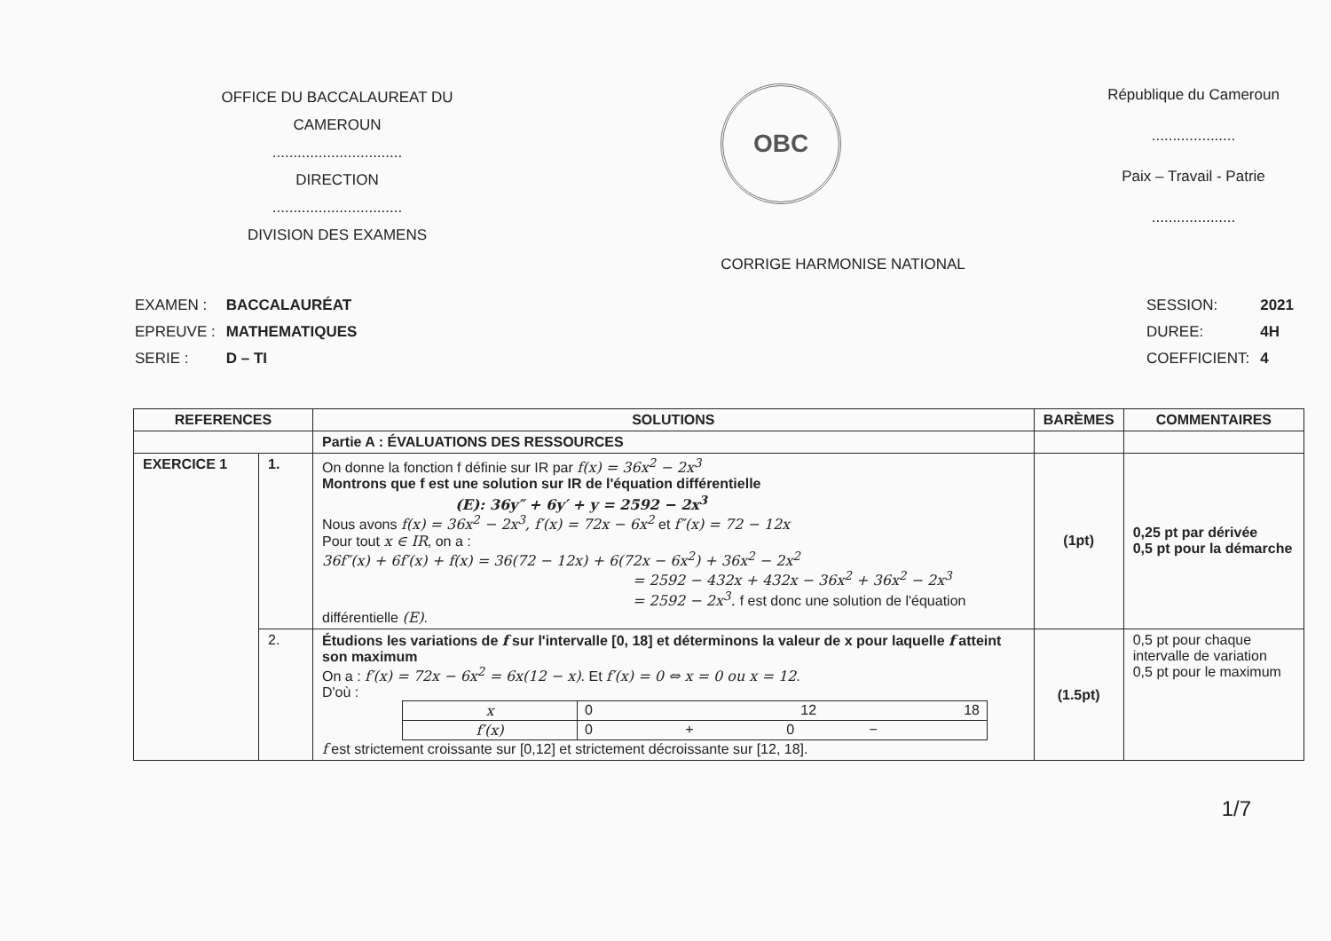OFFICE DU BACCALAUREAT DU CAMEROUN
...............................
DIRECTION
...............................
DIVISION DES EXAMENS
OBC
République du Cameroun
....................
Paix – Travail - Patrie
....................
CORRIGE HARMONISE NATIONAL
| EXAMEN : | BACCALAURÉAT |
| EPREUVE : | MATHEMATIQUES |
| SERIE : | D – TI |
| SESSION: | 2021 |
| DUREE: | 4H |
| COEFFICIENT: | 4 |
| REFERENCES | | SOLUTIONS | BARÈMES | COMMENTAIRES |
| --- | --- | --- | --- | --- |
| | | Partie A : ÉVALUATIONS DES RESSOURCES | | |
| EXERCICE 1 | 1. | On donne la fonction f définie sur IR par f(x) = 36x<sup>2</sup> − 2x<sup>3</sup> Montrons que f est une solution sur IR de l'équation différentielle (E): 36y″ + 6y′ + y = 2592 − 2x<sup>3</sup> Nous avons f(x) = 36x<sup>2</sup> − 2x<sup>3</sup>, f′(x) = 72x − 6x<sup>2</sup> et f″(x) = 72 − 12x Pour tout x ∈ IR , on a : 36f″(x) + 6f′(x) + f(x) = 36(72 − 12x) + 6(72x − 6x<sup>2</sup>) + 36x<sup>2</sup> − 2x<sup>2</sup> = 2592 − 432x + 432x − 36x<sup>2</sup> + 36x<sup>2</sup> − 2x<sup>3</sup> = 2592 − 2x<sup>3</sup>. f est donc une solution de l'équation différentielle (E) . | (1pt) | 0,25 pt par dérivée 0,5 pt pour la démarche |
| | 2. | Étudions les variations de f sur l'intervalle [0, 18] et déterminons la valeur de x pour laquelle f atteint son maximum On a : f′(x) = 72x − 6x<sup>2</sup> = 6x(12 − x) . Et f′(x) = 0 ⇔ x = 0 ou x = 12 . D'où : / x / 0 12 18 / / f′(x) / 0 + 0 − / f est strictement croissante sur [0,12] et strictement décroissante sur [12, 18]. | (1.5pt) | 0,5 pt pour chaque intervalle de variation 0,5 pt pour le maximum |
1/7